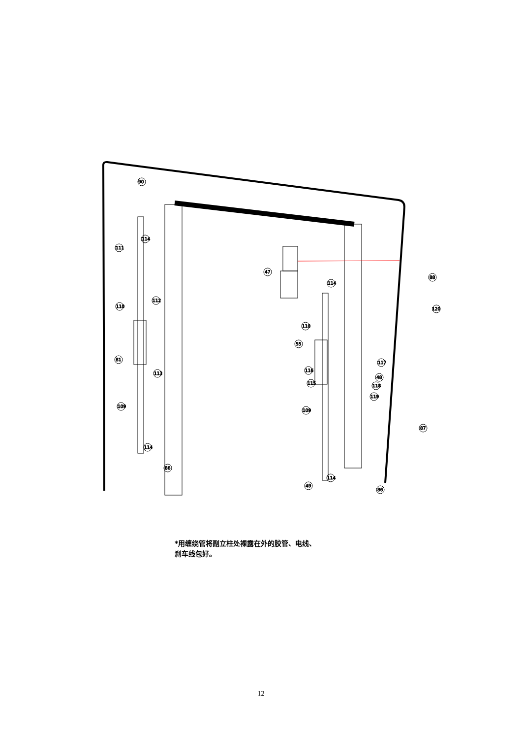90
111
114
110
112
81
113
109
114
86
47
114
110
55
116
115
117
48
118
119
109
88
120
87
49
114
86
*用缠绕管将副立柱处裸露在外的胶管、电线、
刹车线包好。
12